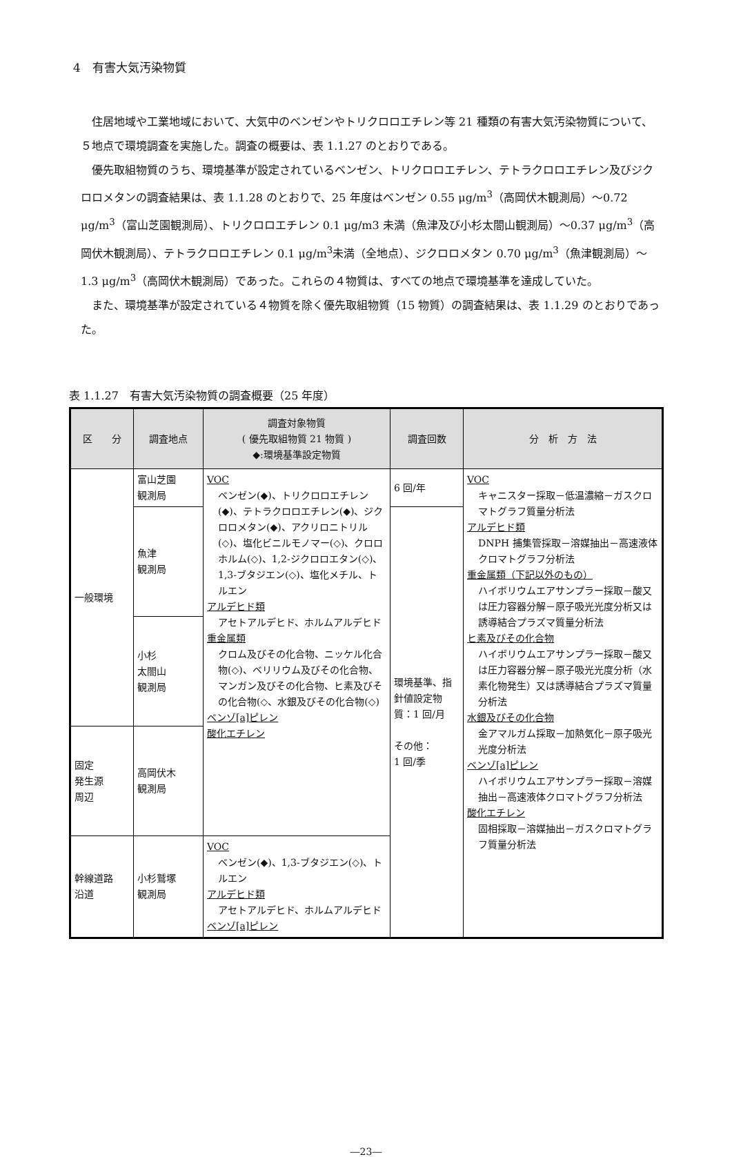4　有害大気汚染物質
住居地域や工業地域において、大気中のベンゼンやトリクロロエチレン等 21 種類の有害大気汚染物質について、５地点で環境調査を実施した。調査の概要は、表 1.1.27 のとおりである。
優先取組物質のうち、環境基準が設定されているベンゼン、トリクロロエチレン、テトラクロロエチレン及びジクロロメタンの調査結果は、表 1.1.28 のとおりで、25 年度はベンゼン 0.55 μg/m<sup>3</sup>（高岡伏木観測局）～0.72 μg/m<sup>3</sup>（富山芝園観測局）、トリクロロエチレン 0.1 μg/m3 未満（魚津及び小杉太閤山観測局）～0.37 μg/m<sup>3</sup>（高岡伏木観測局）、テトラクロロエチレン 0.1 μg/m<sup>3</sup>未満（全地点）、ジクロロメタン 0.70 μg/m<sup>3</sup>（魚津観測局）～1.3 μg/m<sup>3</sup>（高岡伏木観測局）であった。これらの４物質は、すべての地点で環境基準を達成していた。
また、環境基準が設定されている４物質を除く優先取組物質（15 物質）の調査結果は、表 1.1.29 のとおりであった。
表 1.1.27　有害大気汚染物質の調査概要（25 年度）
| 区 分 | 調査地点 | 調査対象物質 ( 優先取組物質 21 物質 ) ◆:環境基準設定物質 | 調査回数 | 分 析 方 法 |
| --- | --- | --- | --- | --- |
| 一般環境 | 富山芝園 観測局 | VOC ベンゼン(◆)、トリクロロエチレン(◆)、テトラクロロエチレン(◆)、ジクロロメタン(◆)、アクリロニトリル(◇)、塩化ビニルモノマー(◇)、クロロホルム(◇)、1,2-ジクロロエタン(◇)、1,3-ブタジエン(◇)、塩化メチル、トルエン アルデヒド類 アセトアルデヒド、ホルムアルデヒド 重金属類 クロム及びその化合物、ニッケル化合物(◇)、ベリリウム及びその化合物、マンガン及びその化合物、ヒ素及びその化合物(◇、水銀及びその化合物(◇) ベンゾ[a]ピレン 酸化エチレン | 6 回/年 | VOC キャニスター採取－低温濃縮－ガスクロマトグラフ質量分析法 アルデヒド類 DNPH 捕集管採取－溶媒抽出－高速液体クロマトグラフ分析法 重金属類（下記以外のもの） ハイボリウムエアサンプラー採取－酸又は圧力容器分解－原子吸光光度分析又は誘導結合プラズマ質量分析法 ヒ素及びその化合物 ハイボリウムエアサンプラー採取－酸又は圧力容器分解－原子吸光光度分析（水素化物発生）又は誘導結合プラズマ質量分析法 水銀及びその化合物 金アマルガム採取－加熱気化－原子吸光光度分析法 ベンゾ[a]ピレン ハイボリウムエアサンプラー採取－溶媒抽出－高速液体クロマトグラフ分析法 酸化エチレン 固相採取－溶媒抽出－ガスクロマトグラフ質量分析法 |
| | 魚津 観測局 | | 環境基準、指針値設定物質：1 回/月 その他： 1 回/季 | |
| | 小杉 太閤山 観測局 | | | |
| 固定 発生源 周辺 | 高岡伏木 観測局 | | | |
| 幹線道路 沿道 | 小杉鷲塚 観測局 | VOC ベンゼン(◆)、1,3-ブタジエン(◇)、トルエン アルデヒド類 アセトアルデヒド、ホルムアルデヒド ベンゾ[a]ピレン | | |
―23―